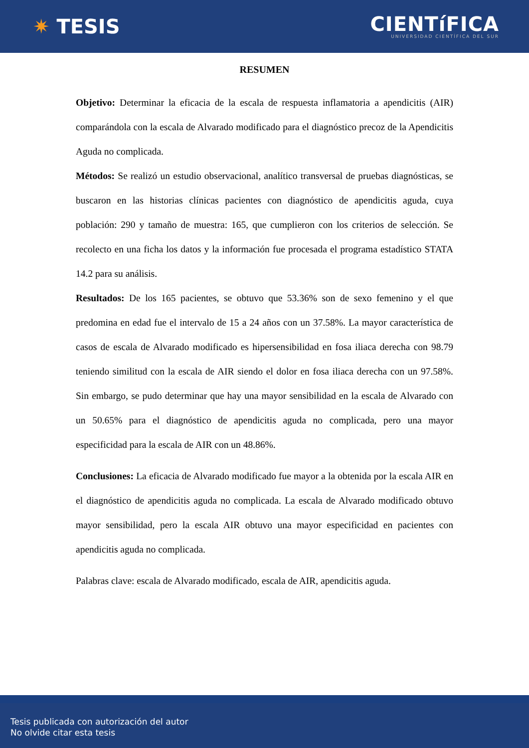✷ TESIS
CIENTíFICA
UNIVERSIDAD CIENTÍFICA DEL SUR
RESUMEN
Objetivo: Determinar la eficacia de la escala de respuesta inflamatoria a apendicitis (AIR) comparándola con la escala de Alvarado modificado para el diagnóstico precoz de la Apendicitis Aguda no complicada.
Métodos: Se realizó un estudio observacional, analítico transversal de pruebas diagnósticas, se buscaron en las historias clínicas pacientes con diagnóstico de apendicitis aguda, cuya población: 290 y tamaño de muestra: 165, que cumplieron con los criterios de selección. Se recolecto en una ficha los datos y la información fue procesada el programa estadístico STATA 14.2 para su análisis.
Resultados: De los 165 pacientes, se obtuvo que 53.36% son de sexo femenino y el que predomina en edad fue el intervalo de 15 a 24 años con un 37.58%. La mayor característica de casos de escala de Alvarado modificado es hipersensibilidad en fosa iliaca derecha con 98.79 teniendo similitud con la escala de AIR siendo el dolor en fosa iliaca derecha con un 97.58%. Sin embargo, se pudo determinar que hay una mayor sensibilidad en la escala de Alvarado con un 50.65% para el diagnóstico de apendicitis aguda no complicada, pero una mayor especificidad para la escala de AIR con un 48.86%.
Conclusiones: La eficacia de Alvarado modificado fue mayor a la obtenida por la escala AIR en el diagnóstico de apendicitis aguda no complicada. La escala de Alvarado modificado obtuvo mayor sensibilidad, pero la escala AIR obtuvo una mayor especificidad en pacientes con apendicitis aguda no complicada.
Palabras clave: escala de Alvarado modificado, escala de AIR, apendicitis aguda.
Tesis publicada con autorización del autor
No olvide citar esta tesis